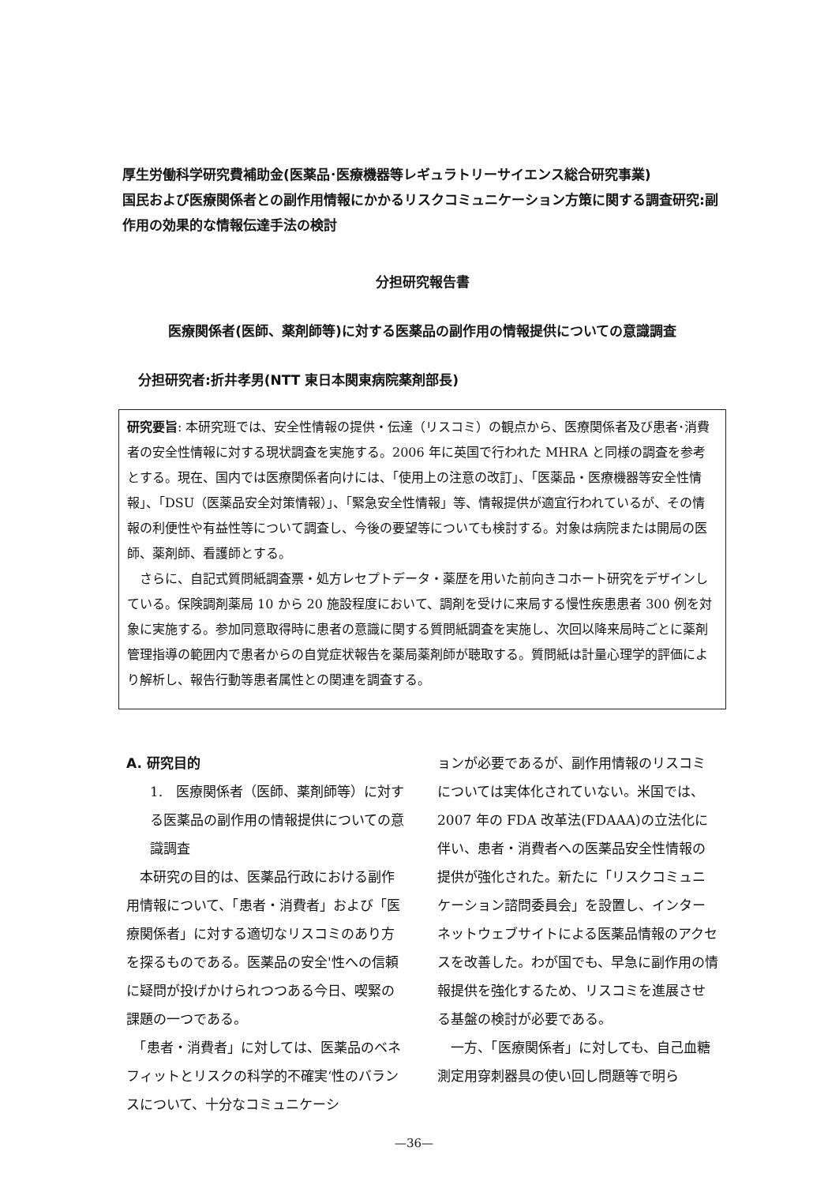厚生労働科学研究費補助金(医薬品･医療機器等レギュラトリーサイエンス総合研究事業)
国民および医療関係者との副作用情報にかかるリスクコミュニケーション方策に関する調査研究:副作用の効果的な情報伝達手法の検討
分担研究報告書
医療関係者(医師、薬剤師等)に対する医薬品の副作用の情報提供についての意識調査
分担研究者:折井孝男(NTT 東日本関東病院薬剤部長)
研究要旨: 本研究班では、安全性情報の提供・伝達（リスコミ）の観点から、医療関係者及び患者･消費者の安全性情報に対する現状調査を実施する。2006 年に英国で行われた MHRA と同様の調査を参考とする。現在、国内では医療関係者向けには、「使用上の注意の改訂」、「医薬品・医療機器等安全性情報」、「DSU（医薬品安全対策情報）」、「緊急安全性情報」等、情報提供が適宜行われているが、その情報の利便性や有益性等について調査し、今後の要望等についても検討する。対象は病院または開局の医師、薬剤師、看護師とする。
　さらに、自記式質問紙調査票・処方レセプトデータ・薬歴を用いた前向きコホート研究をデザインしている。保険調剤薬局 10 から 20 施設程度において、調剤を受けに来局する慢性疾患患者 300 例を対象に実施する。参加同意取得時に患者の意識に関する質問紙調査を実施し、次回以降来局時ごとに薬剤管理指導の範囲内で患者からの自覚症状報告を薬局薬剤師が聴取する。質問紙は計量心理学的評価により解析し、報告行動等患者属性との関連を調査する。
A. 研究目的
1.　医療関係者（医師、薬剤師等）に対する医薬品の副作用の情報提供についての意識調査
　本研究の目的は、医薬品行政における副作用情報について、「患者・消費者」および「医療関係者」に対する適切なリスコミのあり方を探るものである。医薬品の安全'性への信頼に疑問が投げかけられつつある今日、喫緊の課題の一つである。
　「患者・消費者」に対しては、医薬品のベネフィットとリスクの科学的不確実‘性のバランスについて、十分なコミュニケーシ
ョンが必要であるが、副作用情報のリスコミについては実体化されていない。米国では、2007 年の FDA 改革法(FDAAA)の立法化に伴い、患者・消費者への医薬品安全性情報の提供が強化された。新たに「リスクコミュニケーション諮問委員会」を設置し、インターネットウェブサイトによる医薬品情報のアクセスを改善した。わが国でも、早急に副作用の情報提供を強化するため、リスコミを進展させる基盤の検討が必要である。
　一方、「医療関係者」に対しても、自己血糖測定用穿刺器具の使い回し問題等で明ら
—36—